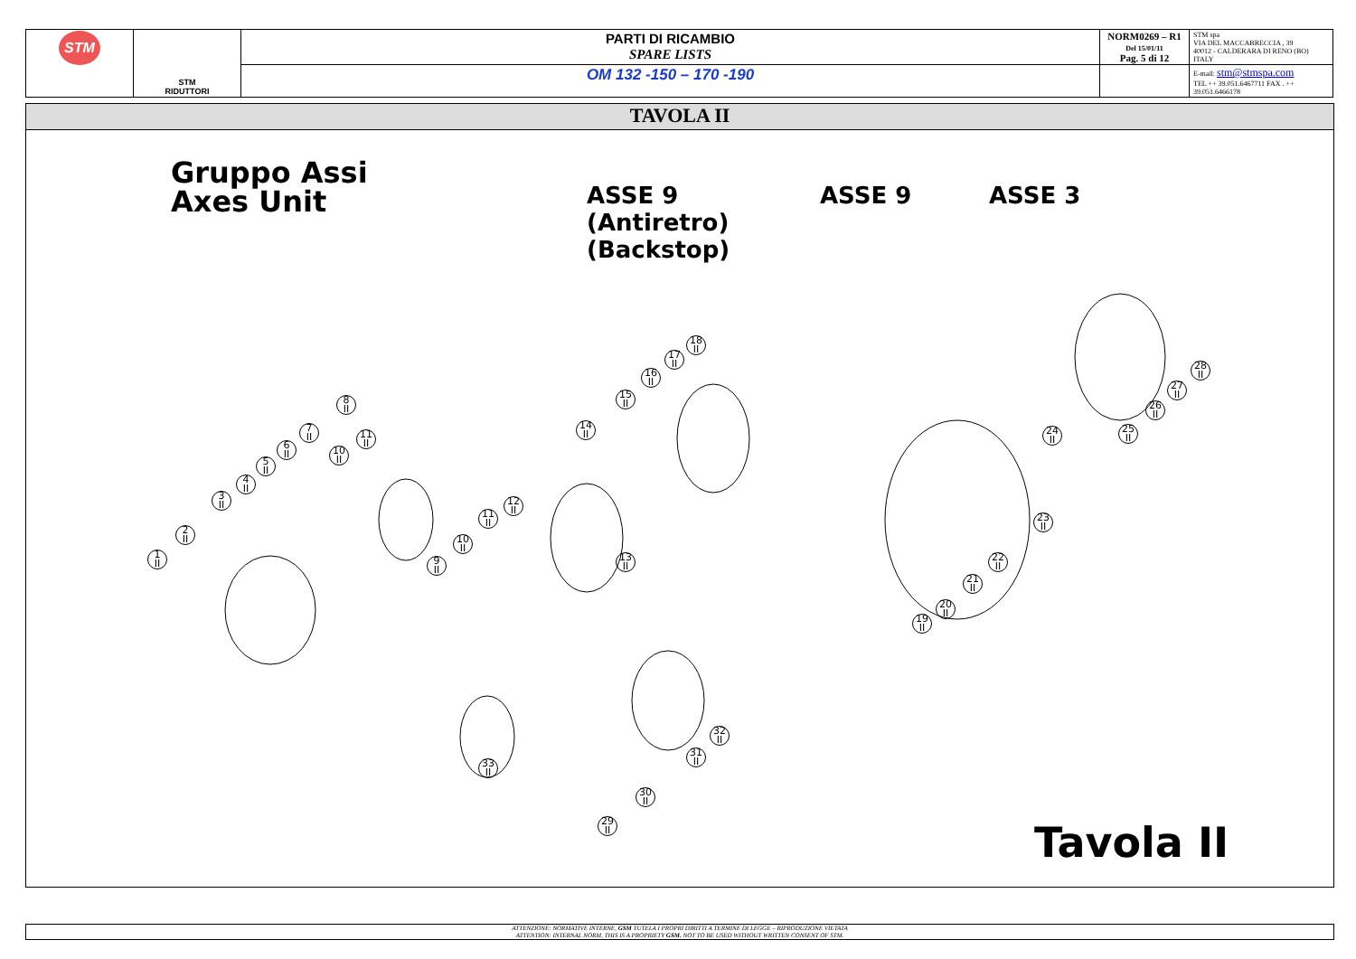| STM | STM RIDUTTORI | PARTI DI RICAMBIO SPARE LISTS | NORM0269 – R1 Del 15/01/11 Pag. 5 di 12 | STM spa VIA DEL MACCABRECCIA , 39 40012 - CALDERARA DI RENO (BO) ITALY |
| | | OM 132 -150 – 170 -190 | | E-mail: stm@stmspa.com TEL ++ 39.051.6467711 FAX . ++ 39.051.6466178 |
TAVOLA II
Gruppo Assi
Axes Unit
ASSE 9
(Antiretro)
(Backstop)
ASSE 9 ASSE 3
Tavola II
1
II
2
II
3
II
4
II
5
II
6
II
7
II
8
II
9
II
10
II
11
II
10
II
11
II
12
II
13
II
14
II
15
II
16
II
17
II
18
II
19
II
20
II
21
II
22
II
23
II
24
II
25
II
26
II
27
II
28
II
29
II
30
II
31
II
32
II
33
II
ATTENZIONE: NORMATIVE INTERNE, GSM TUTELA I PROPRI DIRITTI A TERMINE DI LEGGE – RIPRODUZIONE VIETATA
ATTENTION: INTERNAL NORM, THIS IS A PROPRIETY GSM. NOT TO BE USED WITHOUT WRITTEN CONSENT OF STM.